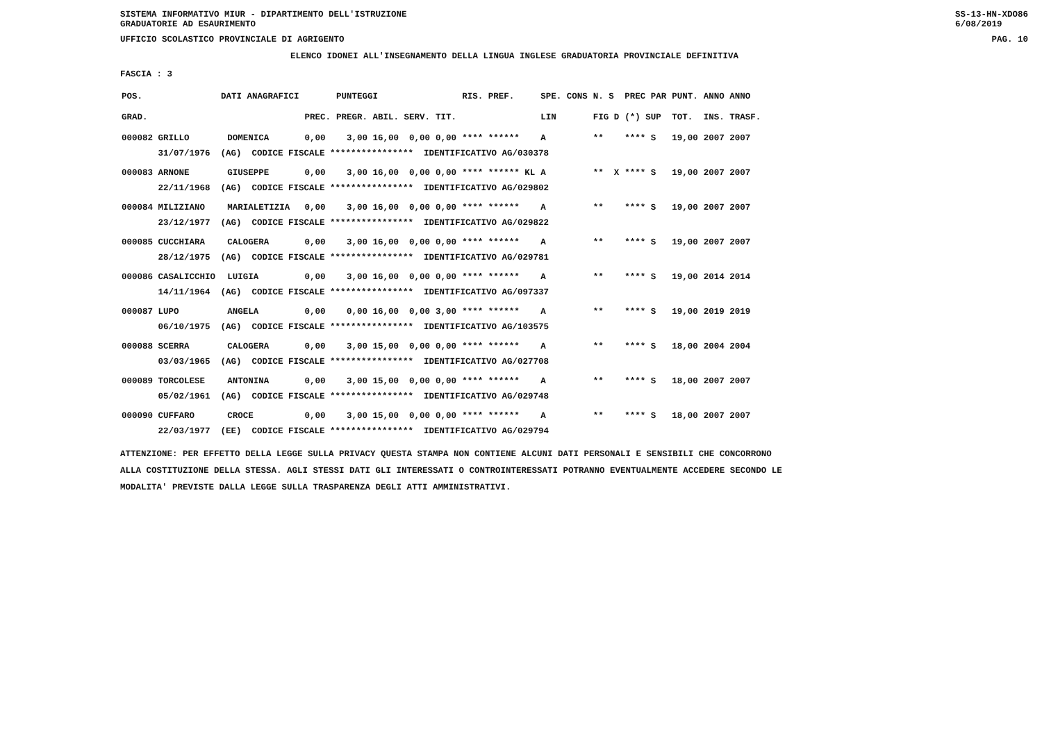SISTEMA INFORMATIVO MIUR - DIPARTIMENTO DELL'ISTRUZIONE
GRADUATORIE AD ESAURIMENTO SS-13-HN-XDO86
6/08/2019
UFFICIO SCOLASTICO PROVINCIALE DI AGRIGENTO PAG. 10
ELENCO IDONEI ALL'INSEGNAMENTO DELLA LINGUA INGLESE GRADUATORIA PROVINCIALE DEFINITIVA
FASCIA : 3
| POS. | DATI ANAGRAFICI | | | PUNTEGGI | | RIS. PREF. | SPE. CONS | N. S | PREC PAR | PUNT. | ANNO ANNO |
| --- | --- | --- | --- | --- | --- | --- | --- | --- | --- | --- | --- |
| GRAD. | | | PREC. | PREGR. ABIL. SERV. | TIT. | | LIN | FIG D | (*) SUP | TOT. | INS. TRASF. |
| 000082 GRILLO | | DOMENICA | 0,00 | 3,00 16,00 0,00 | 0,00 | **** ****** | A | ** | **** S | 19,00 | 2007 2007 |
| 31/07/1976 (AG) CODICE FISCALE **************** IDENTIFICATIVO AG/030378 | | | | | | | | | | | |
| 000083 ARNONE | | GIUSEPPE | 0,00 | 3,00 16,00 0,00 | 0,00 | **** ****** KL | A | ** X | **** S | 19,00 | 2007 2007 |
| 22/11/1968 (AG) CODICE FISCALE **************** IDENTIFICATIVO AG/029802 | | | | | | | | | | | |
| 000084 MILIZIANO | | MARIALETIZIA | 0,00 | 3,00 16,00 0,00 | 0,00 | **** ****** | A | ** | **** S | 19,00 | 2007 2007 |
| 23/12/1977 (AG) CODICE FISCALE **************** IDENTIFICATIVO AG/029822 | | | | | | | | | | | |
| 000085 CUCCHIARA | | CALOGERA | 0,00 | 3,00 16,00 0,00 | 0,00 | **** ****** | A | ** | **** S | 19,00 | 2007 2007 |
| 28/12/1975 (AG) CODICE FISCALE **************** IDENTIFICATIVO AG/029781 | | | | | | | | | | | |
| 000086 CASALICCHIO | | LUIGIA | 0,00 | 3,00 16,00 0,00 | 0,00 | **** ****** | A | ** | **** S | 19,00 | 2014 2014 |
| 14/11/1964 (AG) CODICE FISCALE **************** IDENTIFICATIVO AG/097337 | | | | | | | | | | | |
| 000087 LUPO | | ANGELA | 0,00 | 0,00 16,00 0,00 | 3,00 | **** ****** | A | ** | **** S | 19,00 | 2019 2019 |
| 06/10/1975 (AG) CODICE FISCALE **************** IDENTIFICATIVO AG/103575 | | | | | | | | | | | |
| 000088 SCERRA | | CALOGERA | 0,00 | 3,00 15,00 0,00 | 0,00 | **** ****** | A | ** | **** S | 18,00 | 2004 2004 |
| 03/03/1965 (AG) CODICE FISCALE **************** IDENTIFICATIVO AG/027708 | | | | | | | | | | | |
| 000089 TORCOLESE | | ANTONINA | 0,00 | 3,00 15,00 0,00 | 0,00 | **** ****** | A | ** | **** S | 18,00 | 2007 2007 |
| 05/02/1961 (AG) CODICE FISCALE **************** IDENTIFICATIVO AG/029748 | | | | | | | | | | | |
| 000090 CUFFARO | | CROCE | 0,00 | 3,00 15,00 0,00 | 0,00 | **** ****** | A | ** | **** S | 18,00 | 2007 2007 |
| 22/03/1977 (EE) CODICE FISCALE **************** IDENTIFICATIVO AG/029794 | | | | | | | | | | | |
ATTENZIONE: PER EFFETTO DELLA LEGGE SULLA PRIVACY QUESTA STAMPA NON CONTIENE ALCUNI DATI PERSONALI E SENSIBILI CHE CONCORRONO
ALLA COSTITUZIONE DELLA STESSA. AGLI STESSI DATI GLI INTERESSATI O CONTROINTERESSATI POTRANNO EVENTUALMENTE ACCEDERE SECONDO LE
MODALITA' PREVISTE DALLA LEGGE SULLA TRASPARENZA DEGLI ATTI AMMINISTRATIVI.